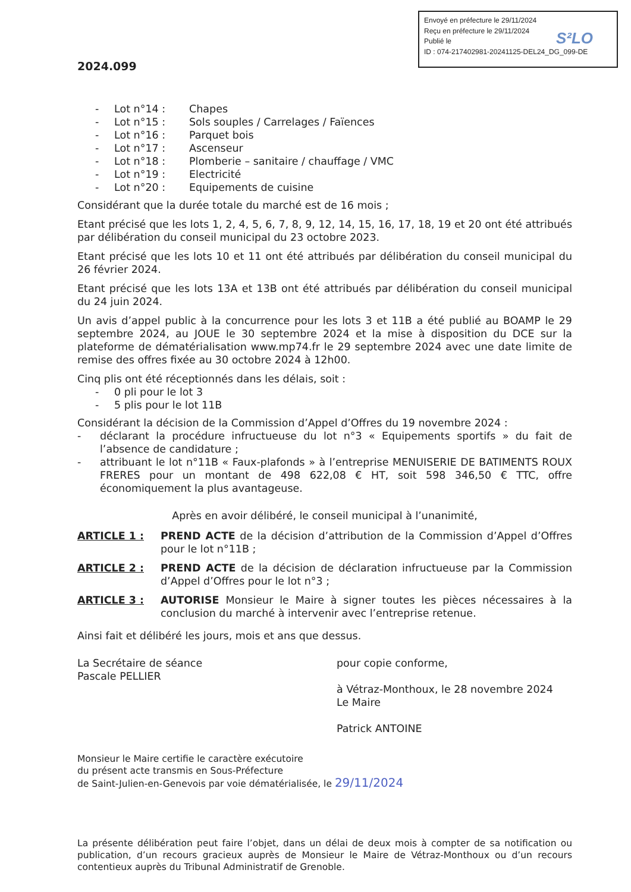Envoyé en préfecture le 29/11/2024
Reçu en préfecture le 29/11/2024
Publié le
ID : 074-217402981-20241125-DEL24_DG_099-DE
S²LO
2024.099
- Lot n°14 : Chapes
- Lot n°15 : Sols souples / Carrelages / Faïences
- Lot n°16 : Parquet bois
- Lot n°17 : Ascenseur
- Lot n°18 : Plomberie – sanitaire / chauffage / VMC
- Lot n°19 : Electricité
- Lot n°20 : Equipements de cuisine
Considérant que la durée totale du marché est de 16 mois ;
Etant précisé que les lots 1, 2, 4, 5, 6, 7, 8, 9, 12, 14, 15, 16, 17, 18, 19 et 20 ont été attribués par délibération du conseil municipal du 23 octobre 2023.
Etant précisé que les lots 10 et 11 ont été attribués par délibération du conseil municipal du 26 février 2024.
Etant précisé que les lots 13A et 13B ont été attribués par délibération du conseil municipal du 24 juin 2024.
Un avis d’appel public à la concurrence pour les lots 3 et 11B a été publié au BOAMP le 29 septembre 2024, au JOUE le 30 septembre 2024 et la mise à disposition du DCE sur la plateforme de dématérialisation www.mp74.fr le 29 septembre 2024 avec une date limite de remise des offres fixée au 30 octobre 2024 à 12h00.
Cinq plis ont été réceptionnés dans les délais, soit :
- 0 pli pour le lot 3
- 5 plis pour le lot 11B
Considérant la décision de la Commission d’Appel d’Offres du 19 novembre 2024 :
- déclarant la procédure infructueuse du lot n°3 « Equipements sportifs » du fait de l’absence de candidature ;
- attribuant le lot n°11B « Faux-plafonds » à l’entreprise MENUISERIE DE BATIMENTS ROUX FRERES pour un montant de 498 622,08 € HT, soit 598 346,50 € TTC, offre économiquement la plus avantageuse.
Après en avoir délibéré, le conseil municipal à l’unanimité,
ARTICLE 1 : PREND ACTE de la décision d’attribution de la Commission d’Appel d’Offres pour le lot n°11B ;
ARTICLE 2 : PREND ACTE de la décision de déclaration infructueuse par la Commission d’Appel d’Offres pour le lot n°3 ;
ARTICLE 3 : AUTORISE Monsieur le Maire à signer toutes les pièces nécessaires à la conclusion du marché à intervenir avec l’entreprise retenue.
Ainsi fait et délibéré les jours, mois et ans que dessus.
La Secrétaire de séance
Pascale PELLIER
pour copie conforme,
à Vétraz-Monthoux, le 28 novembre 2024
Le Maire
Patrick ANTOINE
Monsieur le Maire certifie le caractère exécutoire
du présent acte transmis en Sous-Préfecture
de Saint-Julien-en-Genevois par voie dématérialisée, le 29/11/2024
La présente délibération peut faire l’objet, dans un délai de deux mois à compter de sa notification ou publication, d’un recours gracieux auprès de Monsieur le Maire de Vétraz-Monthoux ou d’un recours contentieux auprès du Tribunal Administratif de Grenoble.